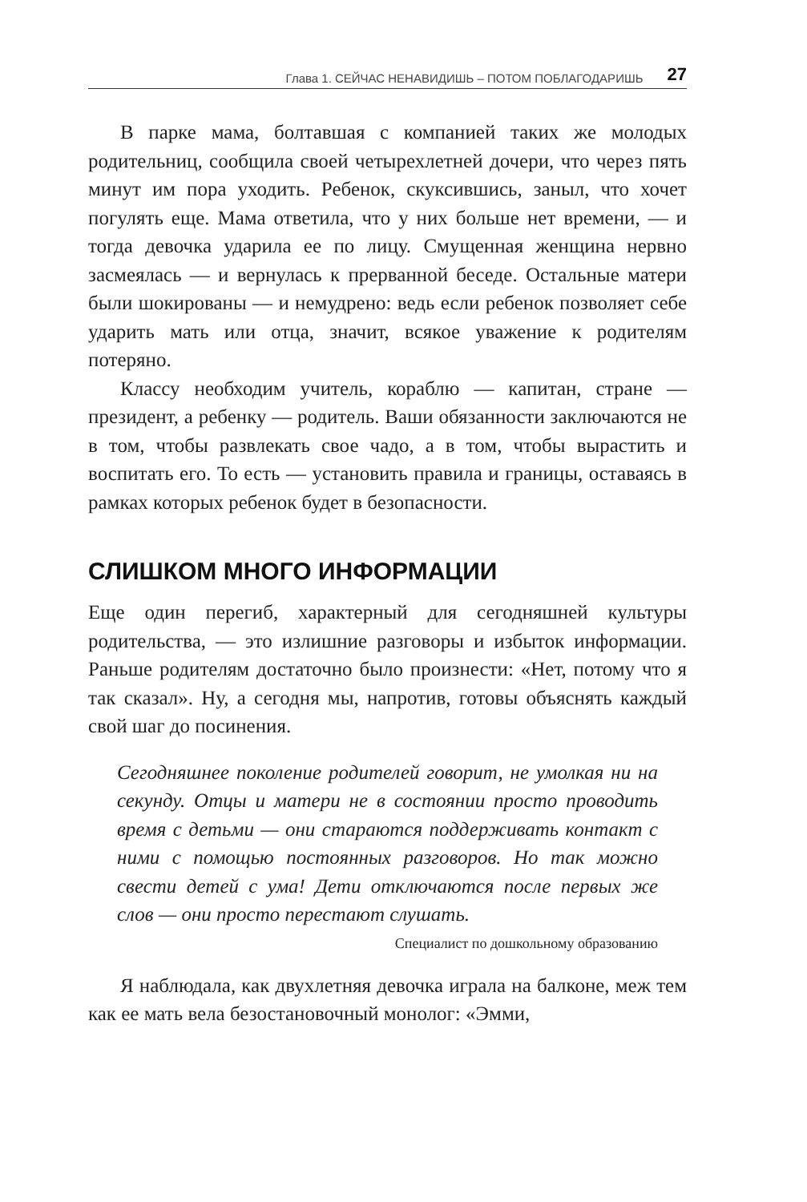Глава 1. СЕЙЧАС НЕНАВИДИШЬ – ПОТОМ ПОБЛАГОДАРИШЬ 27
В парке мама, болтавшая с компанией таких же молодых родительниц, сообщила своей четырехлетней дочери, что через пять минут им пора уходить. Ребенок, скуксившись, заныл, что хочет погулять еще. Мама ответила, что у них больше нет времени, — и тогда девочка ударила ее по лицу. Смущенная женщина нервно засмеялась — и вернулась к прерванной беседе. Остальные матери были шокированы — и немудрено: ведь если ребенок позволяет себе ударить мать или отца, значит, всякое уважение к родителям потеряно.
Классу необходим учитель, кораблю — капитан, стране — президент, а ребенку — родитель. Ваши обязанности заключаются не в том, чтобы развлекать свое чадо, а в том, чтобы вырастить и воспитать его. То есть — установить правила и границы, оставаясь в рамках которых ребенок будет в безопасности.
СЛИШКОМ МНОГО ИНФОРМАЦИИ
Еще один перегиб, характерный для сегодняшней культуры родительства, — это излишние разговоры и избыток информации. Раньше родителям достаточно было произнести: «Нет, потому что я так сказал». Ну, а сегодня мы, напротив, готовы объяснять каждый свой шаг до посинения.
Сегодняшнее поколение родителей говорит, не умолкая ни на секунду. Отцы и матери не в состоянии просто проводить время с детьми — они стараются поддерживать контакт с ними с помощью постоянных разговоров. Но так можно свести детей с ума! Дети отключаются после первых же слов — они просто перестают слушать.
Специалист по дошкольному образованию
Я наблюдала, как двухлетняя девочка играла на балконе, меж тем как ее мать вела безостановочный монолог: «Эмми,